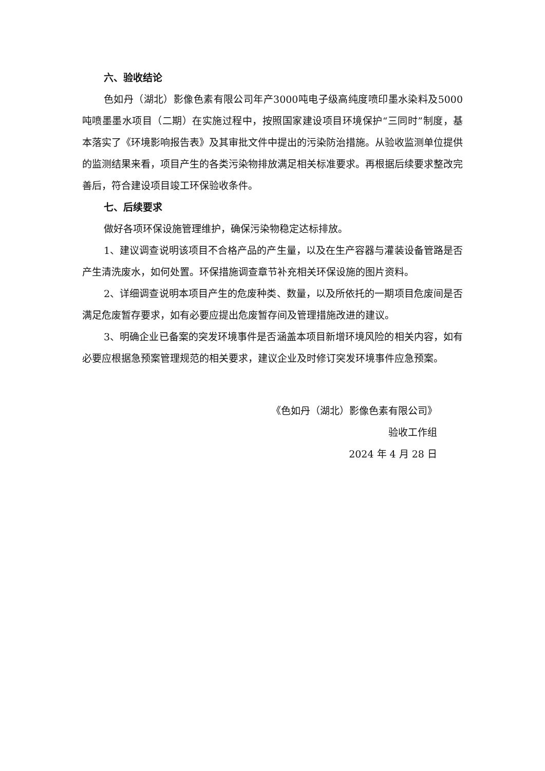六、验收结论
色如丹（湖北）影像色素有限公司年产3000吨电子级高纯度喷印墨水染料及5000吨喷墨墨水项目（二期）在实施过程中，按照国家建设项目环境保护“三同时”制度，基本落实了《环境影响报告表》及其审批文件中提出的污染防治措施。从验收监测单位提供的监测结果来看，项目产生的各类污染物排放满足相关标准要求。再根据后续要求整改完善后，符合建设项目竣工环保验收条件。
七、后续要求
做好各项环保设施管理维护，确保污染物稳定达标排放。
1、建议调查说明该项目不合格产品的产生量，以及在生产容器与灌装设备管路是否产生清洗废水，如何处置。环保措施调查章节补充相关环保设施的图片资料。
2、详细调查说明本项目产生的危废种类、数量，以及所依托的一期项目危废间是否满足危废暂存要求，如有必要应提出危废暂存间及管理措施改进的建议。
3、明确企业已备案的突发环境事件是否涵盖本项目新增环境风险的相关内容，如有必要应根据急预案管理规范的相关要求，建议企业及时修订突发环境事件应急预案。
《色如丹（湖北）影像色素有限公司》
验收工作组
2024 年 4 月 28 日